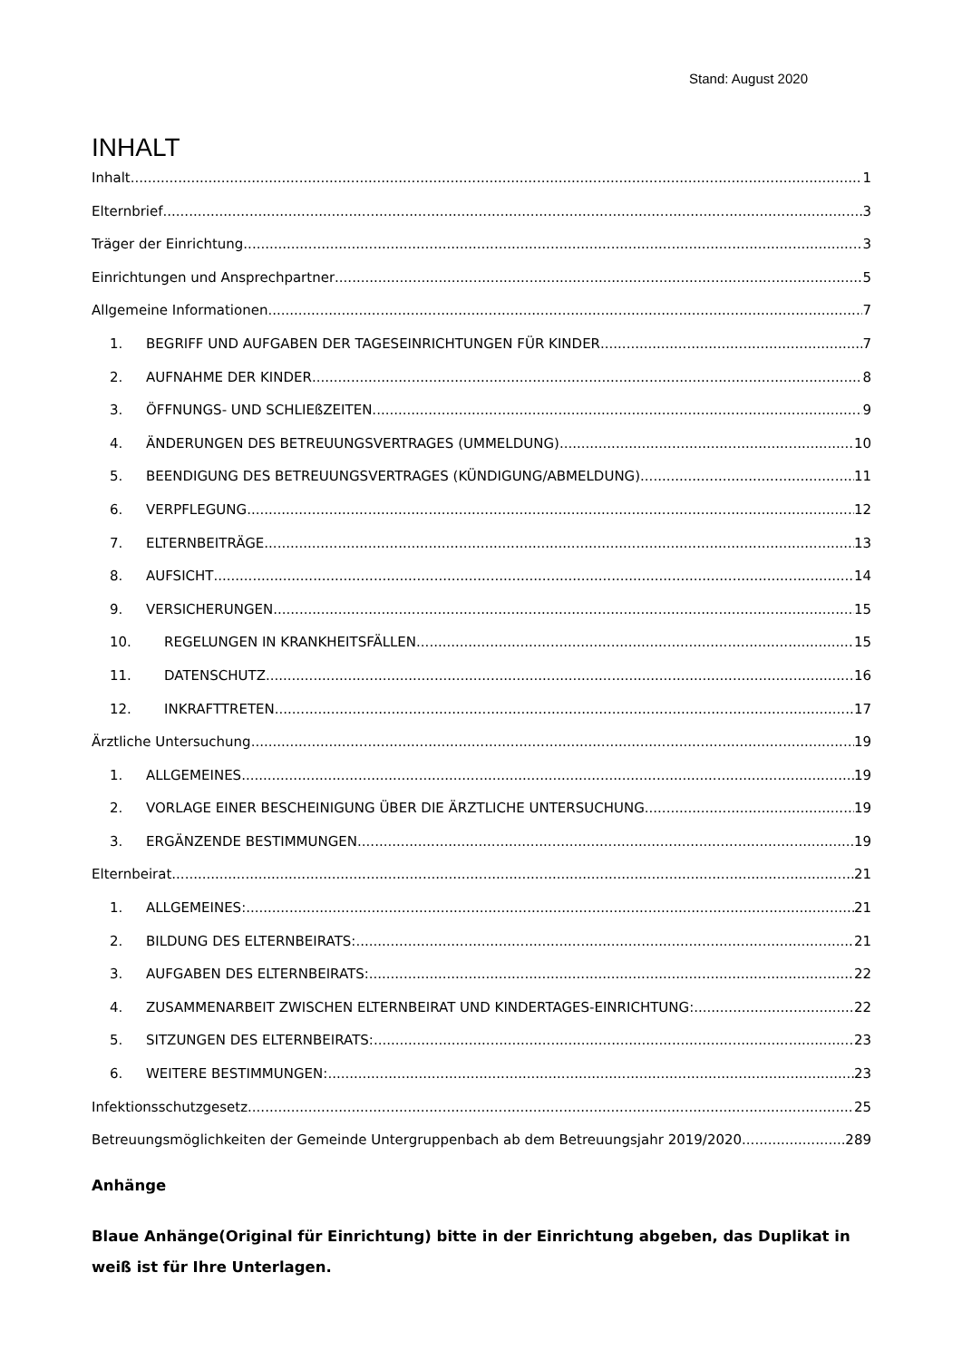Stand: August 2020
INHALT
Inhalt 1
Elternbrief 3
Träger der Einrichtung 3
Einrichtungen und Ansprechpartner 5
Allgemeine Informationen 7
1. BEGRIFF UND AUFGABEN DER TAGESEINRICHTUNGEN FÜR KINDER 7
2. AUFNAHME DER KINDER 8
3. ÖFFNUNGS- UND SCHLIEßZEITEN 9
4. ÄNDERUNGEN DES BETREUUNGSVERTRAGES (UMMELDUNG) 10
5. BEENDIGUNG DES BETREUUNGSVERTRAGES (KÜNDIGUNG/ABMELDUNG) 11
6. VERPFLEGUNG 12
7. ELTERNBEITRÄGE 13
8. AUFSICHT 14
9. VERSICHERUNGEN 15
10. REGELUNGEN IN KRANKHEITSFÄLLEN 15
11. DATENSCHUTZ 16
12. INKRAFTTRETEN 17
Ärztliche Untersuchung 19
1. ALLGEMEINES 19
2. VORLAGE EINER BESCHEINIGUNG ÜBER DIE ÄRZTLICHE UNTERSUCHUNG 19
3. ERGÄNZENDE BESTIMMUNGEN 19
Elternbeirat 21
1. ALLGEMEINES: 21
2. BILDUNG DES ELTERNBEIRATS: 21
3. AUFGABEN DES ELTERNBEIRATS: 22
4. ZUSAMMENARBEIT ZWISCHEN ELTERNBEIRAT UND KINDERTAGES-EINRICHTUNG: 22
5. SITZUNGEN DES ELTERNBEIRATS: 23
6. WEITERE BESTIMMUNGEN: 23
Infektionsschutzgesetz 25
Betreuungsmöglichkeiten der Gemeinde Untergruppenbach ab dem Betreuungsjahr 2019/2020 289
Anhänge
Blaue Anhänge(Original für Einrichtung) bitte in der Einrichtung abgeben, das Duplikat in weiß ist für Ihre Unterlagen.